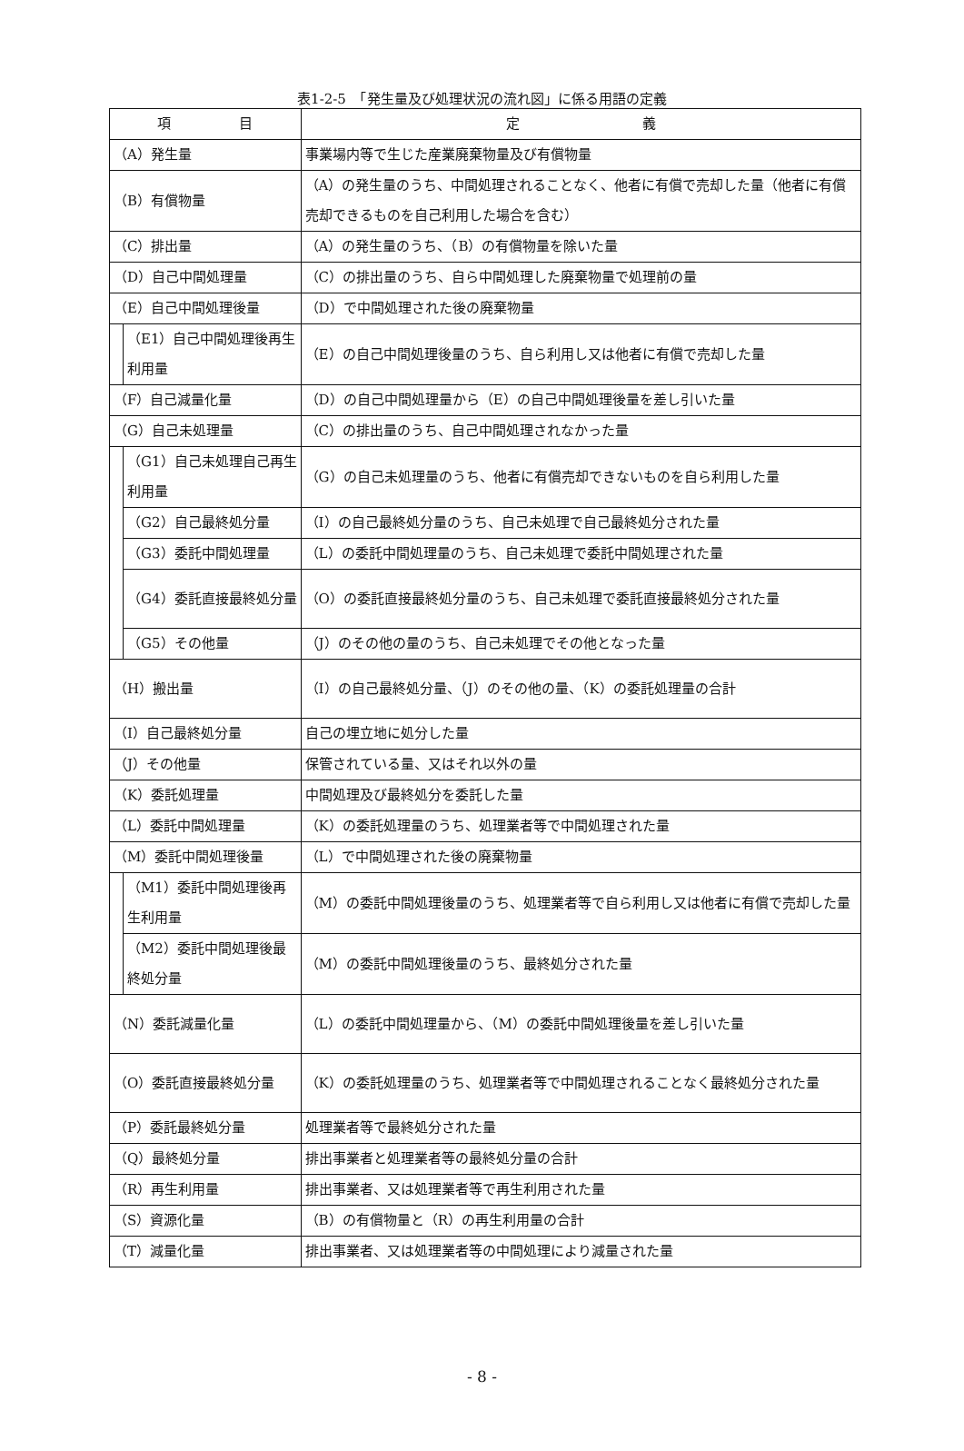表1-2-5　「発生量及び処理状況の流れ図」に係る用語の定義
| 項 目 | | 定 義 |
| --- | --- | --- |
| （A）発生量 | | 事業場内等で生じた産業廃棄物量及び有償物量 |
| （B）有償物量 | | （A）の発生量のうち、中間処理されることなく、他者に有償で売却した量（他者に有償売却できるものを自己利用した場合を含む） |
| （C）排出量 | | （A）の発生量のうち、（B）の有償物量を除いた量 |
| （D）自己中間処理量 | | （C）の排出量のうち、自ら中間処理した廃棄物量で処理前の量 |
| （E）自己中間処理後量 | | （D）で中間処理された後の廃棄物量 |
| | （E1）自己中間処理後再生利用量 | （E）の自己中間処理後量のうち、自ら利用し又は他者に有償で売却した量 |
| （F）自己減量化量 | | （D）の自己中間処理量から（E）の自己中間処理後量を差し引いた量 |
| （G）自己未処理量 | | （C）の排出量のうち、自己中間処理されなかった量 |
| | （G1）自己未処理自己再生利用量 | （G）の自己未処理量のうち、他者に有償売却できないものを自ら利用した量 |
| | （G2）自己最終処分量 | （I）の自己最終処分量のうち、自己未処理で自己最終処分された量 |
| | （G3）委託中間処理量 | （L）の委託中間処理量のうち、自己未処理で委託中間処理された量 |
| | （G4）委託直接最終処分量 | （O）の委託直接最終処分量のうち、自己未処理で委託直接最終処分された量 |
| | （G5）その他量 | （J）のその他の量のうち、自己未処理でその他となった量 |
| （H）搬出量 | | （I）の自己最終処分量、（J）のその他の量、（K）の委託処理量の合計 |
| （I）自己最終処分量 | | 自己の埋立地に処分した量 |
| （J）その他量 | | 保管されている量、又はそれ以外の量 |
| （K）委託処理量 | | 中間処理及び最終処分を委託した量 |
| （L）委託中間処理量 | | （K）の委託処理量のうち、処理業者等で中間処理された量 |
| （M）委託中間処理後量 | | （L）で中間処理された後の廃棄物量 |
| | （M1）委託中間処理後再生利用量 | （M）の委託中間処理後量のうち、処理業者等で自ら利用し又は他者に有償で売却した量 |
| | （M2）委託中間処理後最終処分量 | （M）の委託中間処理後量のうち、最終処分された量 |
| （N）委託減量化量 | | （L）の委託中間処理量から、（M）の委託中間処理後量を差し引いた量 |
| （O）委託直接最終処分量 | | （K）の委託処理量のうち、処理業者等で中間処理されることなく最終処分された量 |
| （P）委託最終処分量 | | 処理業者等で最終処分された量 |
| （Q）最終処分量 | | 排出事業者と処理業者等の最終処分量の合計 |
| （R）再生利用量 | | 排出事業者、又は処理業者等で再生利用された量 |
| （S）資源化量 | | （B）の有償物量と（R）の再生利用量の合計 |
| （T）減量化量 | | 排出事業者、又は処理業者等の中間処理により減量された量 |
- 8 -